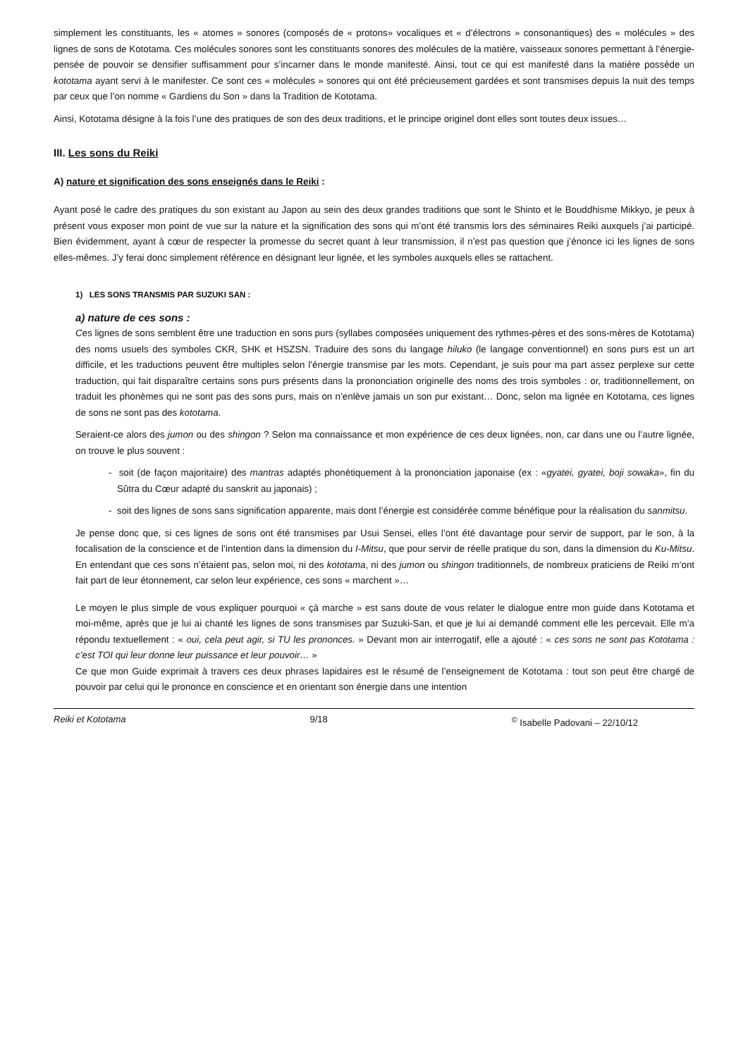simplement les constituants, les « atomes » sonores (composés de « protons» vocaliques et « d’électrons » consonantiques) des « molécules » des lignes de sons de Kototama. Ces molécules sonores sont les constituants sonores des molécules de la matière, vaisseaux sonores permettant à l’énergie-pensée de pouvoir se densifier suffisamment pour s’incarner dans le monde manifesté. Ainsi, tout ce qui est manifesté dans la matière possède un kototama ayant servi à le manifester. Ce sont ces « molécules » sonores qui ont été précieusement gardées et sont transmises depuis la nuit des temps par ceux que l’on nomme « Gardiens du Son » dans la Tradition de Kototama.
Ainsi, Kototama désigne à la fois l’une des pratiques de son des deux traditions, et le principe originel dont elles sont toutes deux issues…
III. Les sons du Reiki
A) nature et signification des sons enseignés dans le Reiki :
Ayant posé le cadre des pratiques du son existant au Japon au sein des deux grandes traditions que sont le Shinto et le Bouddhisme Mikkyo, je peux à présent vous exposer mon point de vue sur la nature et la signification des sons qui m’ont été transmis lors des séminaires Reiki auxquels j’ai participé. Bien évidemment, ayant à cœur de respecter la promesse du secret quant à leur transmission, il n’est pas question que j’énonce ici les lignes de sons elles-mêmes. J’y ferai donc simplement référence en désignant leur lignée, et les symboles auxquels elles se rattachent.
1) LES SONS TRANSMIS PAR SUZUKI SAN :
a) nature de ces sons :
Ces lignes de sons semblent être une traduction en sons purs (syllabes composées uniquement des rythmes-pères et des sons-mères de Kototama) des noms usuels des symboles CKR, SHK et HSZSN. Traduire des sons du langage hiluko (le langage conventionnel) en sons purs est un art difficile, et les traductions peuvent être multiples selon l’énergie transmise par les mots. Cependant, je suis pour ma part assez perplexe sur cette traduction, qui fait disparaître certains sons purs présents dans la prononciation originelle des noms des trois symboles : or, traditionnellement, on traduit les phonèmes qui ne sont pas des sons purs, mais on n’enlève jamais un son pur existant… Donc, selon ma lignée en Kototama, ces lignes de sons ne sont pas des kototama.
Seraient-ce alors des jumon ou des shingon ? Selon ma connaissance et mon expérience de ces deux lignées, non, car dans une ou l’autre lignée, on trouve le plus souvent :
- soit (de façon majoritaire) des mantras adaptés phonétiquement à la prononciation japonaise (ex : «gyatei, gyatei, boji sowaka», fin du Sûtra du Cœur adapté du sanskrit au japonais) ;
- soit des lignes de sons sans signification apparente, mais dont l’énergie est considérée comme bénéfique pour la réalisation du sanmitsu.
Je pense donc que, si ces lignes de sons ont été transmises par Usui Sensei, elles l’ont été davantage pour servir de support, par le son, à la focalisation de la conscience et de l’intention dans la dimension du I-Mitsu, que pour servir de réelle pratique du son, dans la dimension du Ku-Mitsu. En entendant que ces sons n’étaient pas, selon moi, ni des kototama, ni des jumon ou shingon traditionnels, de nombreux praticiens de Reiki m’ont fait part de leur étonnement, car selon leur expérience, ces sons « marchent »…
Le moyen le plus simple de vous expliquer pourquoi « çà marche » est sans doute de vous relater le dialogue entre mon guide dans Kototama et moi-même, après que je lui ai chanté les lignes de sons transmises par Suzuki-San, et que je lui ai demandé comment elle les percevait. Elle m’a répondu textuellement : « oui, cela peut agir, si TU les prononces. » Devant mon air interrogatif, elle a ajouté : « ces sons ne sont pas Kototama : c’est TOI qui leur donne leur puissance et leur pouvoir… »
Ce que mon Guide exprimait à travers ces deux phrases lapidaires est le résumé de l’enseignement de Kototama : tout son peut être chargé de pouvoir par celui qui le prononce en conscience et en orientant son énergie dans une intention
Reiki et Kototama 9/18<sup>©</sup> Isabelle Padovani – 22/10/12